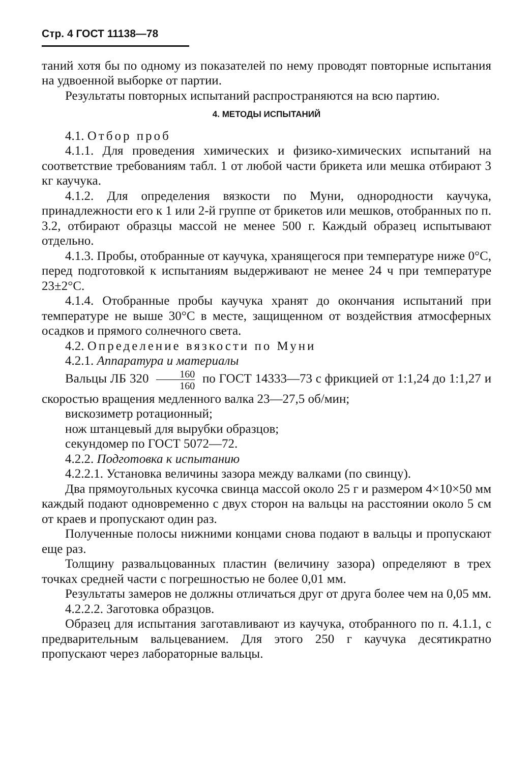Стр. 4 ГОСТ 11138—78
таний хотя бы по одному из показателей по нему проводят повторные испытания на удвоенной выборке от партии.
Результаты повторных испытаний распространяются на всю партию.
4. МЕТОДЫ ИСПЫТАНИЙ
4.1. Отбор проб
4.1.1. Для проведения химических и физико-химических испытаний на соответствие требованиям табл. 1 от любой части брикета или мешка отбирают 3 кг каучука.
4.1.2. Для определения вязкости по Муни, однородности каучука, принадлежности его к 1 или 2-й группе от брикетов или мешков, отобранных по п. 3.2, отбирают образцы массой не менее 500 г. Каждый образец испытывают отдельно.
4.1.3. Пробы, отобранные от каучука, хранящегося при температуре ниже 0°С, перед подготовкой к испытаниям выдерживают не менее 24 ч при температуре 23±2°С.
4.1.4. Отобранные пробы каучука хранят до окончания испытаний при температуре не выше 30°С в месте, защищенном от воздействия атмосферных осадков и прямого солнечного света.
4.2. Определение вязкости по Муни
4.2.1. Аппаратура и материалы
Вальцы ЛБ 320 160 160 по ГОСТ 14333—73 с фрикцией от 1:1,24 до 1:1,27 и скоростью вращения медленного валка 23—27,5 об/мин;
вискозиметр ротационный;
нож штанцевый для вырубки образцов;
секундомер по ГОСТ 5072—72.
4.2.2. Подготовка к испытанию
4.2.2.1. Установка величины зазора между валками (по свинцу).
Два прямоугольных кусочка свинца массой около 25 г и размером 4×10×50 мм каждый подают одновременно с двух сторон на вальцы на расстоянии около 5 см от краев и пропускают один раз.
Полученные полосы нижними концами снова подают в вальцы и пропускают еще раз.
Толщину развальцованных пластин (величину зазора) определяют в трех точках средней части с погрешностью не более 0,01 мм.
Результаты замеров не должны отличаться друг от друга более чем на 0,05 мм.
4.2.2.2. Заготовка образцов.
Образец для испытания заготавливают из каучука, отобранного по п. 4.1.1, с предварительным вальцеванием. Для этого 250 г каучука десятикратно пропускают через лабораторные вальцы.